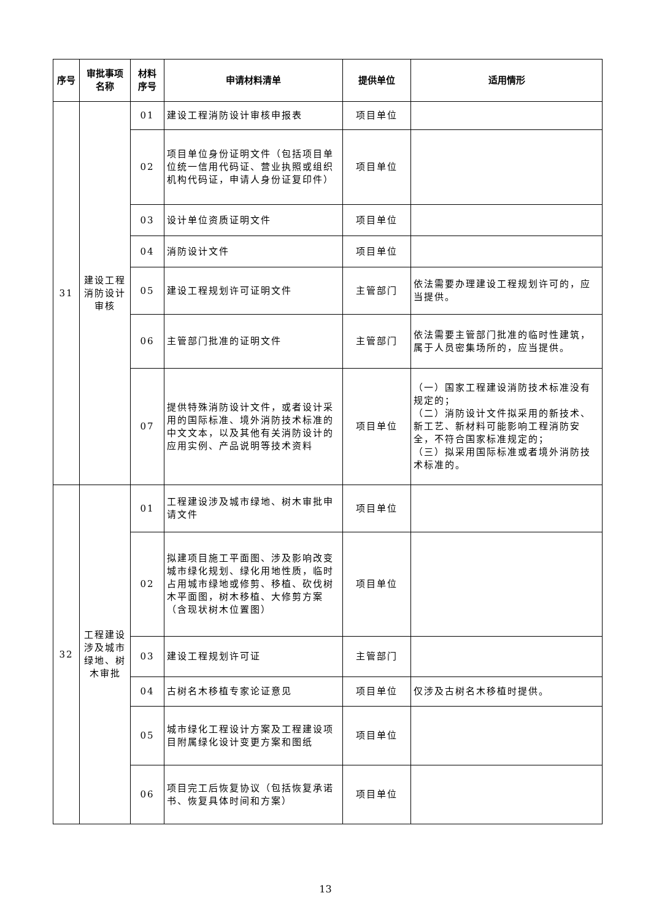| 序号 | 审批事项 名称 | 材料 序号 | 申请材料清单 | 提供单位 | 适用情形 |
| --- | --- | --- | --- | --- | --- |
| 31 | 建设工程 消防设计 审核 | 01 | 建设工程消防设计审核申报表 | 项目单位 | |
| | | 02 | 项目单位身份证明文件（包括项目单位统一信用代码证、营业执照或组织机构代码证，申请人身份证复印件） | 项目单位 | |
| | | 03 | 设计单位资质证明文件 | 项目单位 | |
| | | 04 | 消防设计文件 | 项目单位 | |
| | | 05 | 建设工程规划许可证明文件 | 主管部门 | 依法需要办理建设工程规划许可的，应当提供。 |
| | | 06 | 主管部门批准的证明文件 | 主管部门 | 依法需要主管部门批准的临时性建筑，属于人员密集场所的，应当提供。 |
| | | 07 | 提供特殊消防设计文件，或者设计采用的国际标准、境外消防技术标准的中文文本，以及其他有关消防设计的应用实例、产品说明等技术资料 | 项目单位 | （一）国家工程建设消防技术标准没有规定的； （二）消防设计文件拟采用的新技术、新工艺、新材料可能影响工程消防安全，不符合国家标准规定的； （三）拟采用国际标准或者境外消防技术标准的。 |
| 32 | 工程建设 涉及城市 绿地、树 木审批 | 01 | 工程建设涉及城市绿地、树木审批申请文件 | 项目单位 | |
| | | 02 | 拟建项目施工平面图、涉及影响改变城市绿化规划、绿化用地性质，临时占用城市绿地或修剪、移植、砍伐树木平面图，树木移植、大修剪方案（含现状树木位置图） | 项目单位 | |
| | | 03 | 建设工程规划许可证 | 主管部门 | |
| | | 04 | 古树名木移植专家论证意见 | 项目单位 | 仅涉及古树名木移植时提供。 |
| | | 05 | 城市绿化工程设计方案及工程建设项目附属绿化设计变更方案和图纸 | 项目单位 | |
| | | 06 | 项目完工后恢复协议（包括恢复承诺书、恢复具体时间和方案） | 项目单位 | |
13